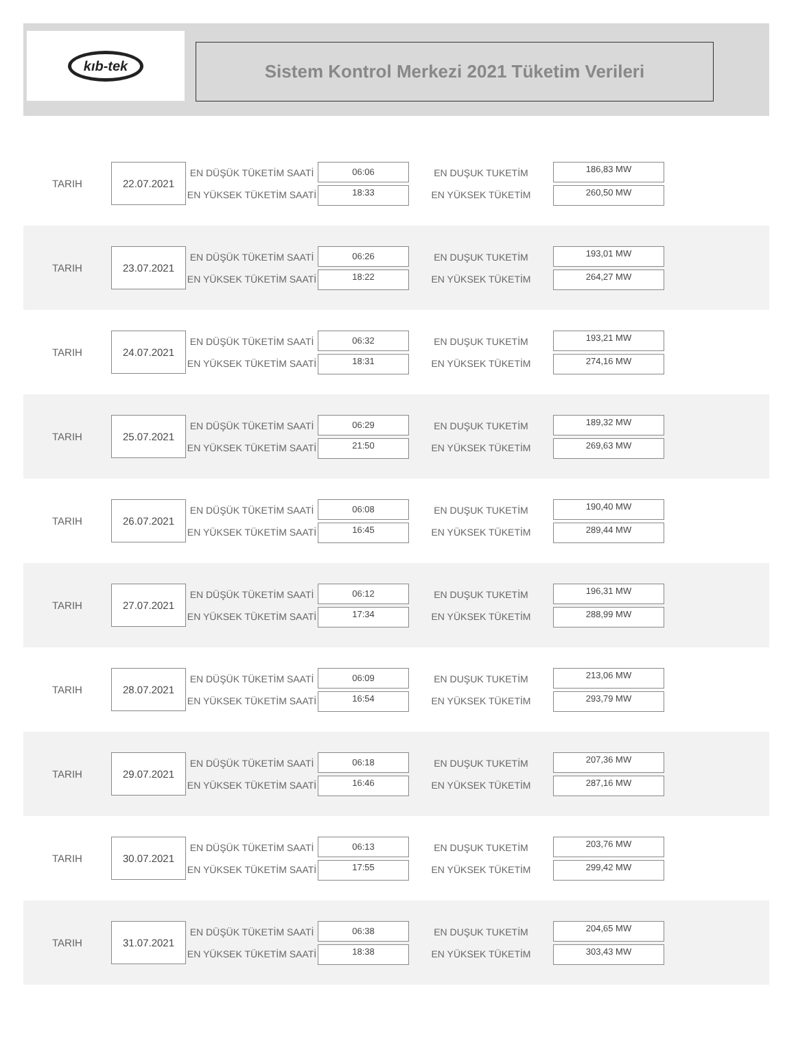kıb-tek
Sistem Kontrol Merkezi 2021 Tüketim Verileri
TARIH
22.07.2021
EN DÜŞÜK TÜKETİM SAATİ
EN YÜKSEK TÜKETİM SAATİ
06:06
18:33
EN DUŞUK TUKETİM
EN YÜKSEK TÜKETİM
186,83 MW
260,50 MW
TARIH
23.07.2021
EN DÜŞÜK TÜKETİM SAATİ
EN YÜKSEK TÜKETİM SAATİ
06:26
18:22
EN DUŞUK TUKETİM
EN YÜKSEK TÜKETİM
193,01 MW
264,27 MW
TARIH
24.07.2021
EN DÜŞÜK TÜKETİM SAATİ
EN YÜKSEK TÜKETİM SAATİ
06:32
18:31
EN DUŞUK TUKETİM
EN YÜKSEK TÜKETİM
193,21 MW
274,16 MW
TARIH
25.07.2021
EN DÜŞÜK TÜKETİM SAATİ
EN YÜKSEK TÜKETİM SAATİ
06:29
21:50
EN DUŞUK TUKETİM
EN YÜKSEK TÜKETİM
189,32 MW
269,63 MW
TARIH
26.07.2021
EN DÜŞÜK TÜKETİM SAATİ
EN YÜKSEK TÜKETİM SAATİ
06:08
16:45
EN DUŞUK TUKETİM
EN YÜKSEK TÜKETİM
190,40 MW
289,44 MW
TARIH
27.07.2021
EN DÜŞÜK TÜKETİM SAATİ
EN YÜKSEK TÜKETİM SAATİ
06:12
17:34
EN DUŞUK TUKETİM
EN YÜKSEK TÜKETİM
196,31 MW
288,99 MW
TARIH
28.07.2021
EN DÜŞÜK TÜKETİM SAATİ
EN YÜKSEK TÜKETİM SAATİ
06:09
16:54
EN DUŞUK TUKETİM
EN YÜKSEK TÜKETİM
213,06 MW
293,79 MW
TARIH
29.07.2021
EN DÜŞÜK TÜKETİM SAATİ
EN YÜKSEK TÜKETİM SAATİ
06:18
16:46
EN DUŞUK TUKETİM
EN YÜKSEK TÜKETİM
207,36 MW
287,16 MW
TARIH
30.07.2021
EN DÜŞÜK TÜKETİM SAATİ
EN YÜKSEK TÜKETİM SAATİ
06:13
17:55
EN DUŞUK TUKETİM
EN YÜKSEK TÜKETİM
203,76 MW
299,42 MW
TARIH
31.07.2021
EN DÜŞÜK TÜKETİM SAATİ
EN YÜKSEK TÜKETİM SAATİ
06:38
18:38
EN DUŞUK TUKETİM
EN YÜKSEK TÜKETİM
204,65 MW
303,43 MW